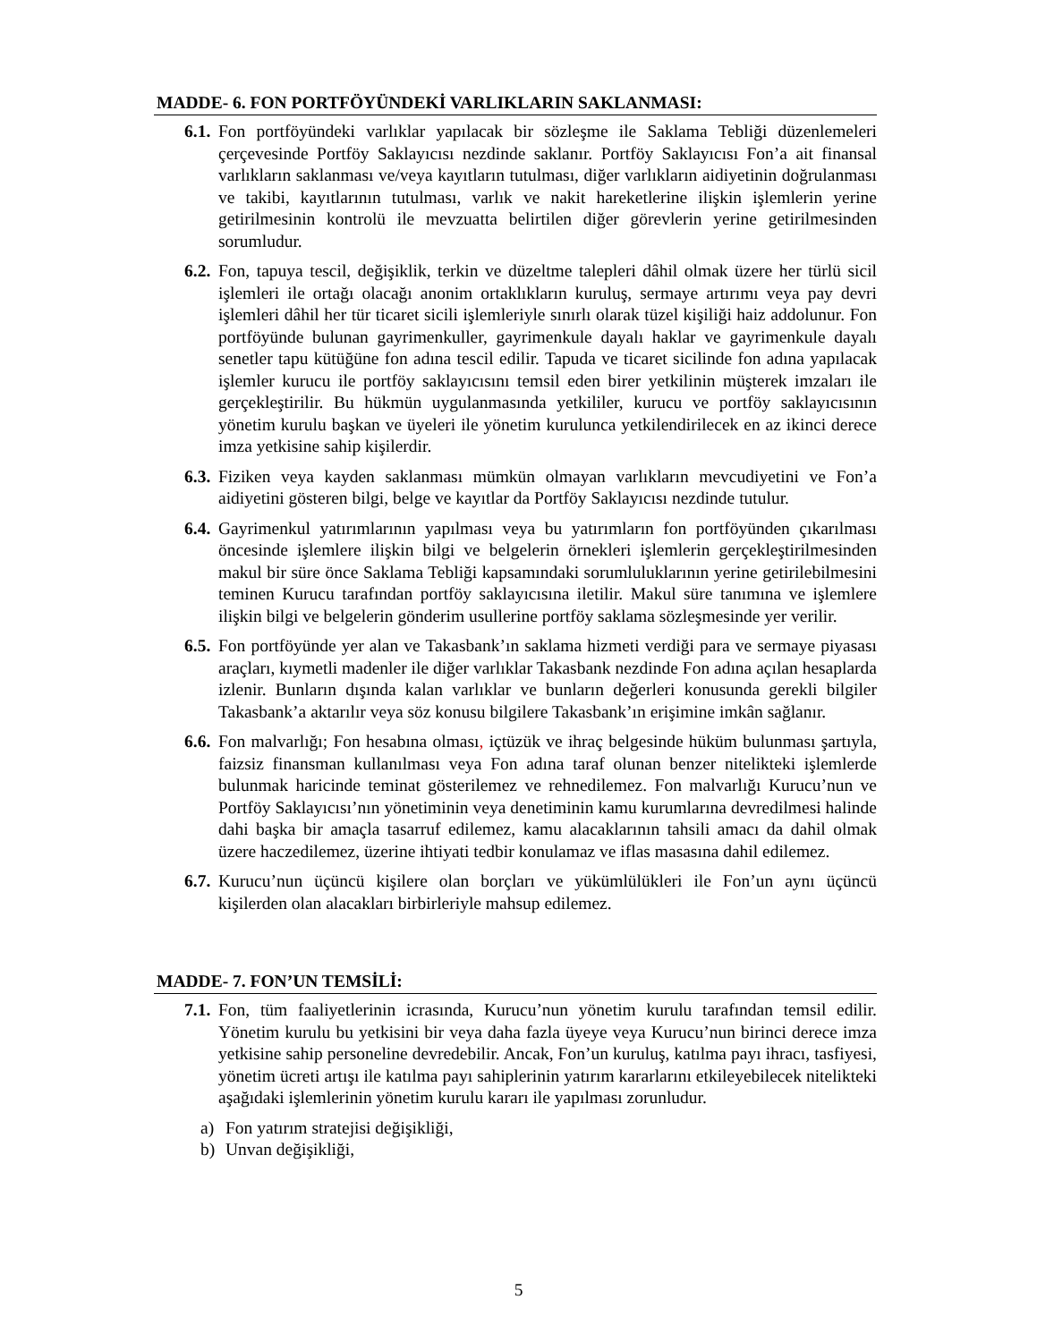MADDE- 6. FON PORTFÖYÜNDEKİ VARLIKLARIN SAKLANMASI:
6.1. Fon portföyündeki varlıklar yapılacak bir sözleşme ile Saklama Tebliği düzenlemeleri çerçevesinde Portföy Saklayıcısı nezdinde saklanır. Portföy Saklayıcısı Fon’a ait finansal varlıkların saklanması ve/veya kayıtların tutulması, diğer varlıkların aidiyetinin doğrulanması ve takibi, kayıtlarının tutulması, varlık ve nakit hareketlerine ilişkin işlemlerin yerine getirilmesinin kontrolü ile mevzuatta belirtilen diğer görevlerin yerine getirilmesinden sorumludur.
6.2. Fon, tapuya tescil, değişiklik, terkin ve düzeltme talepleri dâhil olmak üzere her türlü sicil işlemleri ile ortağı olacağı anonim ortaklıkların kuruluş, sermaye artırımı veya pay devri işlemleri dâhil her tür ticaret sicili işlemleriyle sınırlı olarak tüzel kişiliği haiz addolunur. Fon portföyünde bulunan gayrimenkuller, gayrimenkule dayalı haklar ve gayrimenkule dayalı senetler tapu kütüğüne fon adına tescil edilir. Tapuda ve ticaret sicilinde fon adına yapılacak işlemler kurucu ile portföy saklayıcısını temsil eden birer yetkilinin müşterek imzaları ile gerçekleştirilir. Bu hükmün uygulanmasında yetkililer, kurucu ve portföy saklayıcısının yönetim kurulu başkan ve üyeleri ile yönetim kurulunca yetkilendirilecek en az ikinci derece imza yetkisine sahip kişilerdir.
6.3. Fiziken veya kayden saklanması mümkün olmayan varlıkların mevcudiyetini ve Fon’a aidiyetini gösteren bilgi, belge ve kayıtlar da Portföy Saklayıcısı nezdinde tutulur.
6.4. Gayrimenkul yatırımlarının yapılması veya bu yatırımların fon portföyünden çıkarılması öncesinde işlemlere ilişkin bilgi ve belgelerin örnekleri işlemlerin gerçekleştirilmesinden makul bir süre önce Saklama Tebliği kapsamındaki sorumluluklarının yerine getirilebilmesini teminen Kurucu tarafından portföy saklayıcısına iletilir. Makul süre tanımına ve işlemlere ilişkin bilgi ve belgelerin gönderim usullerine portföy saklama sözleşmesinde yer verilir.
6.5. Fon portföyünde yer alan ve Takasbank’ın saklama hizmeti verdiği para ve sermaye piyasası araçları, kıymetli madenler ile diğer varlıklar Takasbank nezdinde Fon adına açılan hesaplarda izlenir. Bunların dışında kalan varlıklar ve bunların değerleri konusunda gerekli bilgiler Takasbank’a aktarılır veya söz konusu bilgilere Takasbank’ın erişimine imkân sağlanır.
6.6. Fon malvarlığı; Fon hesabına olması, içtüzük ve ihraç belgesinde hüküm bulunması şartıyla, faizsiz finansman kullanılması veya Fon adına taraf olunan benzer nitelikteki işlemlerde bulunmak haricinde teminat gösterilemez ve rehnedilemez. Fon malvarlığı Kurucu’nun ve Portföy Saklayıcısı’nın yönetiminin veya denetiminin kamu kurumlarına devredilmesi halinde dahi başka bir amaçla tasarruf edilemez, kamu alacaklarının tahsili amacı da dahil olmak üzere haczedilemez, üzerine ihtiyati tedbir konulamaz ve iflas masasına dahil edilemez.
6.7. Kurucu’nun üçüncü kişilere olan borçları ve yükümlülükleri ile Fon’un aynı üçüncü kişilerden olan alacakları birbirleriyle mahsup edilemez.
MADDE- 7. FON’UN TEMSİLİ:
7.1. Fon, tüm faaliyetlerinin icrasında, Kurucu’nun yönetim kurulu tarafından temsil edilir. Yönetim kurulu bu yetkisini bir veya daha fazla üyeye veya Kurucu’nun birinci derece imza yetkisine sahip personeline devredebilir. Ancak, Fon’un kuruluş, katılma payı ihracı, tasfiyesi, yönetim ücreti artışı ile katılma payı sahiplerinin yatırım kararlarını etkileyebilecek nitelikteki aşağıdaki işlemlerinin yönetim kurulu kararı ile yapılması zorunludur.
a) Fon yatırım stratejisi değişikliği,
b) Unvan değişikliği,
5